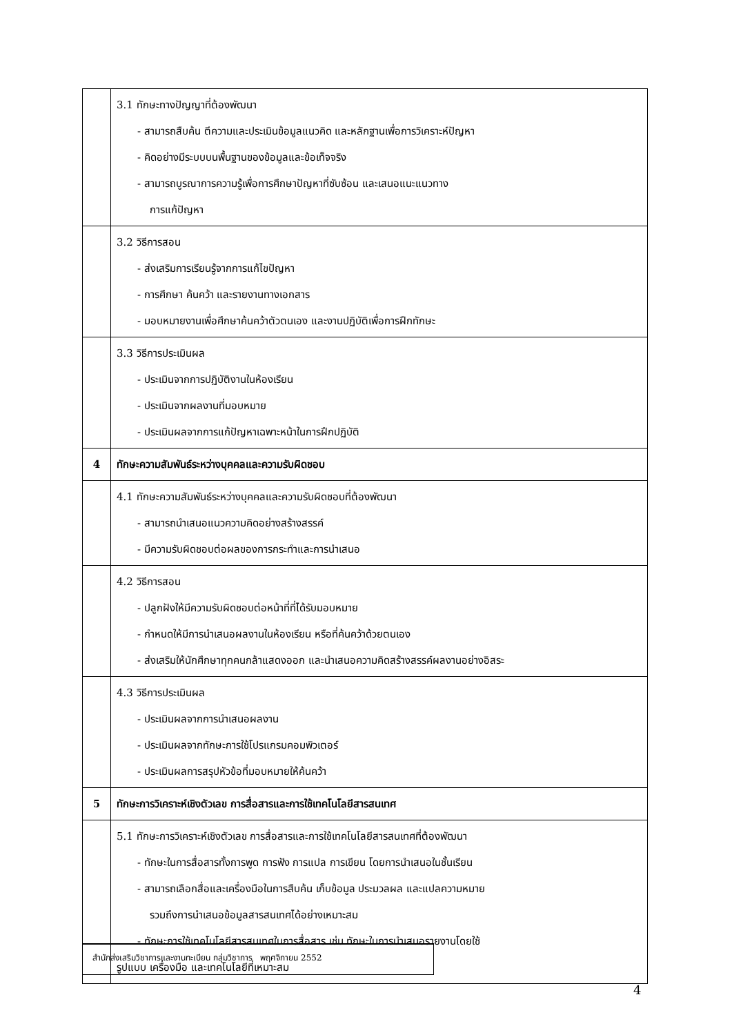| | 3.1 ทักษะทางปัญญาที่ต้องพัฒนา - สามารถสืบค้น ตีความและประเมินข้อมูลแนวคิด และหลักฐานเพื่อการวิเคราะห์ปัญหา - คิดอย่างมีระบบบนพื้นฐานของข้อมูลและข้อเท็จจริง - สามารถบูรณาการความรู้เพื่อการศึกษาปัญหาที่ซับซ้อน และเสนอแนะแนวทาง การแก้ปัญหา |
| | 3.2 วิธีการสอน - ส่งเสริมการเรียนรู้จากการแก้ไขปัญหา - การศึกษา ค้นคว้า และรายงานทางเอกสาร - มอบหมายงานเพื่อศึกษาค้นคว้าตัวตนเอง และงานปฏิบัติเพื่อการฝึกทักษะ |
| | 3.3 วิธีการประเมินผล - ประเมินจากการปฏิบัติงานในห้องเรียน - ประเมินจากผลงานที่มอบหมาย - ประเมินผลจากการแก้ปัญหาเฉพาะหน้าในการฝึกปฏิบัติ |
| 4 | ทักษะความสัมพันธ์ระหว่างบุคคลและความรับผิดชอบ |
| | 4.1 ทักษะความสัมพันธ์ระหว่างบุคคลและความรับผิดชอบที่ต้องพัฒนา - สามารถนำเสนอแนวความคิดอย่างสร้างสรรค์ - มีความรับผิดชอบต่อผลของการกระทำและการนำเสนอ |
| | 4.2 วิธีการสอน - ปลูกฝังให้มีความรับผิดชอบต่อหน้าที่ที่ได้รับมอบหมาย - กำหนดให้มีการนำเสนอผลงานในห้องเรียน หรือที่ค้นคว้าด้วยตนเอง - ส่งเสริมให้นักศึกษาทุกคนกล้าแสดงออก และนำเสนอความคิดสร้างสรรค์ผลงานอย่างอิสระ |
| | 4.3 วิธีการประเมินผล - ประเมินผลจากการนำเสนอผลงาน - ประเมินผลจากทักษะการใช้โปรแกรมคอมพิวเตอร์ - ประเมินผลการสรุปหัวข้อที่มอบหมายให้ค้นคว้า |
| 5 | ทักษะการวิเคราะห์เชิงตัวเลข การสื่อสารและการใช้เทคโนโลยีสารสนเทศ |
| | 5.1 ทักษะการวิเคราะห์เชิงตัวเลข การสื่อสารและการใช้เทคโนโลยีสารสนเทศที่ต้องพัฒนา - ทักษะในการสื่อสารทั้งการพูด การฟัง การแปล การเขียน โดยการนำเสนอในชั้นเรียน - สามารถเลือกสื่อและเครื่องมือในการสืบค้น เก็บข้อมูล ประมวลผล และแปลความหมาย รวมถึงการนำเสนอข้อมูลสารสนเทศได้อย่างเหมาะสม - ทักษะการใช้เทคโนโลยีสารสนเทศในการสื่อสาร เช่น ทักษะในการนำเสนอรายงานโดยใช้ รูปแบบ เครื่องมือ และเทคโนโลยีที่เหมาะสม |
สำนักส่งเสริมวิชาการและงานทะเบียน กลุ่มวิชาการ พฤศจิกายน 2552
4